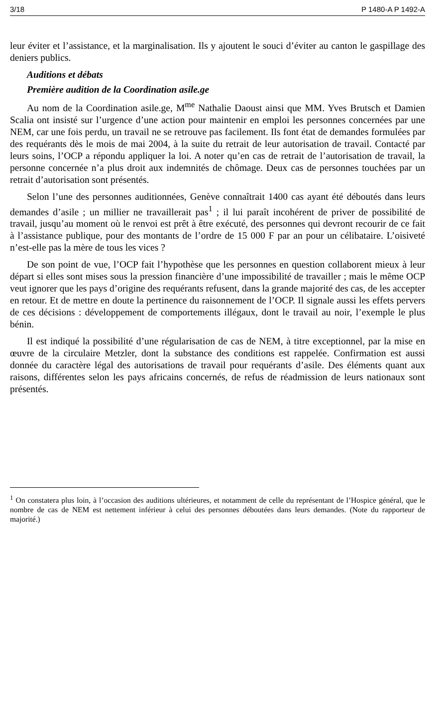3/18 P 1480-A P 1492-A
leur éviter et l’assistance, et la marginalisation. Ils y ajoutent le souci d’éviter au canton le gaspillage des deniers publics.
Auditions et débats
Première audition de la Coordination asile.ge
Au nom de la Coordination asile.ge, M<sup>me</sup> Nathalie Daoust ainsi que MM. Yves Brutsch et Damien Scalia ont insisté sur l’urgence d’une action pour maintenir en emploi les personnes concernées par une NEM, car une fois perdu, un travail ne se retrouve pas facilement. Ils font état de demandes formulées par des requérants dès le mois de mai 2004, à la suite du retrait de leur autorisation de travail. Contacté par leurs soins, l’OCP a répondu appliquer la loi. A noter qu’en cas de retrait de l’autorisation de travail, la personne concernée n’a plus droit aux indemnités de chômage. Deux cas de personnes touchées par un retrait d’autorisation sont présentés.
Selon l’une des personnes auditionnées, Genève connaîtrait 1400 cas ayant été déboutés dans leurs demandes d’asile ; un millier ne travaillerait pas<sup>1</sup> ; il lui paraît incohérent de priver de possibilité de travail, jusqu’au moment où le renvoi est prêt à être exécuté, des personnes qui devront recourir de ce fait à l’assistance publique, pour des montants de l’ordre de 15 000 F par an pour un célibataire. L’oisiveté n’est-elle pas la mère de tous les vices ?
De son point de vue, l’OCP fait l’hypothèse que les personnes en question collaborent mieux à leur départ si elles sont mises sous la pression financière d’une impossibilité de travailler ; mais le même OCP veut ignorer que les pays d’origine des requérants refusent, dans la grande majorité des cas, de les accepter en retour. Et de mettre en doute la pertinence du raisonnement de l’OCP. Il signale aussi les effets pervers de ces décisions : développement de comportements illégaux, dont le travail au noir, l’exemple le plus bénin.
Il est indiqué la possibilité d’une régularisation de cas de NEM, à titre exceptionnel, par la mise en œuvre de la circulaire Metzler, dont la substance des conditions est rappelée. Confirmation est aussi donnée du caractère légal des autorisations de travail pour requérants d’asile. Des éléments quant aux raisons, différentes selon les pays africains concernés, de refus de réadmission de leurs nationaux sont présentés.
<sup>1</sup> On constatera plus loin, à l’occasion des auditions ultérieures, et notamment de celle du représentant de l’Hospice général, que le nombre de cas de NEM est nettement inférieur à celui des personnes déboutées dans leurs demandes. (Note du rapporteur de majorité.)